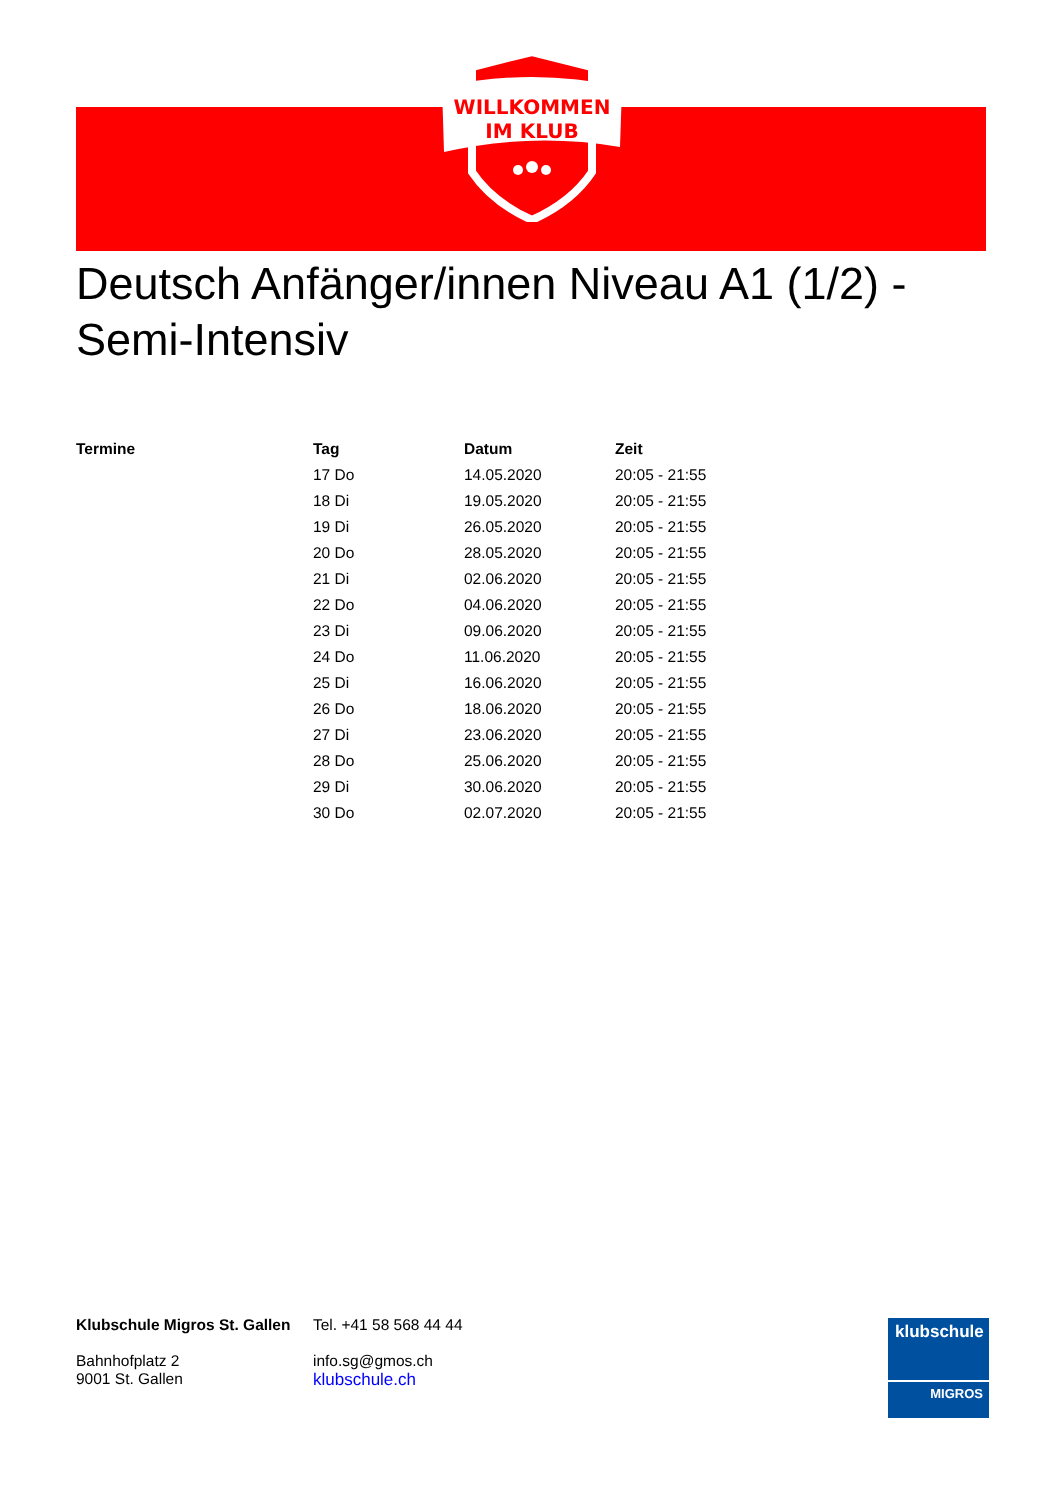WILLKOMMEN
IM KLUB
Deutsch Anfänger/innen Niveau A1 (1/2) - Semi-Intensiv
| Termine | Tag | Datum | Zeit |
| --- | --- | --- | --- |
| | 17 Do | 14.05.2020 | 20:05 - 21:55 |
| | 18 Di | 19.05.2020 | 20:05 - 21:55 |
| | 19 Di | 26.05.2020 | 20:05 - 21:55 |
| | 20 Do | 28.05.2020 | 20:05 - 21:55 |
| | 21 Di | 02.06.2020 | 20:05 - 21:55 |
| | 22 Do | 04.06.2020 | 20:05 - 21:55 |
| | 23 Di | 09.06.2020 | 20:05 - 21:55 |
| | 24 Do | 11.06.2020 | 20:05 - 21:55 |
| | 25 Di | 16.06.2020 | 20:05 - 21:55 |
| | 26 Do | 18.06.2020 | 20:05 - 21:55 |
| | 27 Di | 23.06.2020 | 20:05 - 21:55 |
| | 28 Do | 25.06.2020 | 20:05 - 21:55 |
| | 29 Di | 30.06.2020 | 20:05 - 21:55 |
| | 30 Do | 02.07.2020 | 20:05 - 21:55 |
Klubschule Migros St. Gallen
Bahnhofplatz 2
9001 St. Gallen
Tel. +41 58 568 44 44
info.sg@gmos.ch
klubschule.ch
klubschule
MIGROS